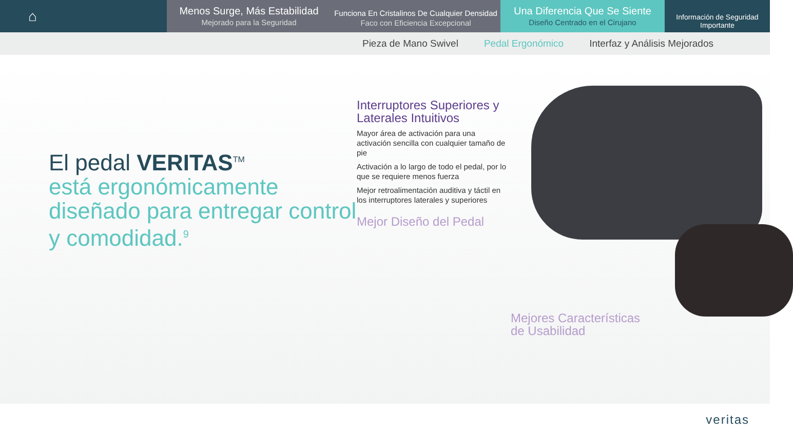⌂
Menos Surge, Más Estabilidad
Mejorado para la Seguridad
Funciona En Cristalinos De Cualquier Densidad
Faco con Eficiencia Excepcional
Una Diferencia Que Se Siente
Diseño Centrado en el Cirujano
Información de Seguridad Importante
Pieza de Mano Swivel Pedal Ergonómico Interfaz y Análisis Mejorados
El pedal VERITAS<sup>TM</sup>
está ergonómicamente diseñado para entregar control y comodidad.<sup>9</sup>
Interruptores Superiores y Laterales Intuitivos
Mayor área de activación para una activación sencilla con cualquier tamaño de pie
Activación a lo largo de todo el pedal, por lo que se requiere menos fuerza
Mejor retroalimentación auditiva y táctil en los interruptores laterales y superiores
Mejor Diseño del Pedal
Mejores Características
de Usabilidad
veritas